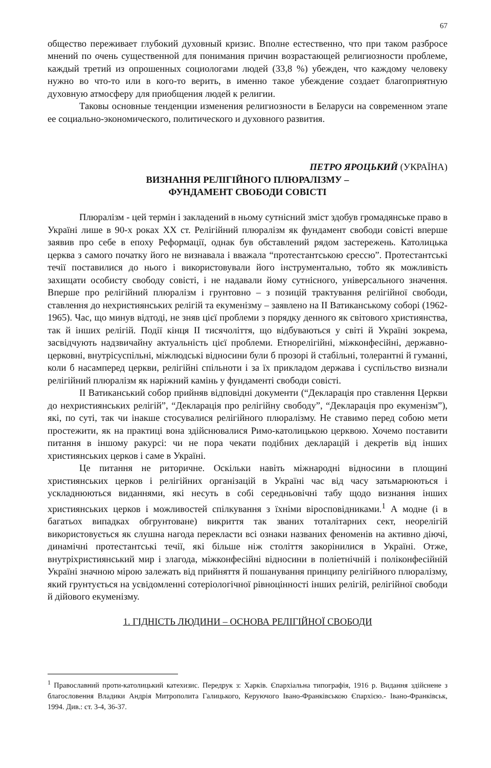67
общество переживает глубокий духовный кризис. Вполне естественно, что при таком разбросе мнений по очень существенной для понимания причин возрастающей религиозности проблеме, каждый третий из опрошенных социологами людей (33,8 %) убежден, что каждому человеку нужно во что-то или в кого-то верить, в именно такое убеждение создает благоприятную духовную атмосферу для приобщения людей к религии.
Таковы основные тенденции изменения религиозности в Беларуси на современном этапе ее социально-экономического, политического и духовного развития.
ПЕТРО ЯРОЦЬКИЙ (УКРАЇНА)
ВИЗНАННЯ РЕЛІГІЙНОГО ПЛЮРАЛІЗМУ –
ФУНДАМЕНТ СВОБОДИ СОВІСТІ
Плюралізм - цей термін і закладений в ньому сутнісний зміст здобув громадянське право в Україні лише в 90-х роках XX ст. Релігійний плюралізм як фундамент свободи совісті вперше заявив про себе в епоху Реформації, однак був обставлений рядом застережень. Католицька церква з самого початку його не визнавала і вважала “протестантською єрессю”. Протестантські течії поставилися до нього і використовували його інструментально, тобто як можливість захищати особисту свободу совісті, і не надавали йому сутнісного, універсального значення. Вперше про релігійний плюралізм і грунтовно – з позицій трактування релігійної свободи, ставлення до нехристиянських релігій та екуменізму – заявлено на II Ватиканському соборі (1962-1965). Час, що минув відтоді, не зняв цієї проблеми з порядку денного як світового християнства, так й інших релігій. Події кінця II тисячоліття, що відбуваються у світі й Україні зокрема, засвідчують надзвичайну актуальність цієї проблеми. Етнорелігійні, міжконфесійні, державно-церковні, внутрісуспільні, міжлюдські відносини були б прозорі й стабільні, толерантні й гуманні, коли б насамперед церкви, релігійні спільноти і за їх прикладом держава і суспільство визнали релігійний плюралізм як наріжний камінь у фундаменті свободи совісті.
II Ватиканський собор прийняв відповідні документи (“Декларація про ставлення Церкви до нехристиянських релігій”, “Декларація про релігійну свободу”, “Декларація про екуменізм”), які, по суті, так чи інакше стосувалися релігійного плюралізму. Не ставимо перед собою мети простежити, як на практиці вона здійснювалися Римо-католицькою церквою. Хочемо поставити питання в іншому ракурсі: чи не пора чекати подібних декларацій і декретів від інших християнських церков і саме в Україні.
Це питання не риторичне. Оскільки навіть міжнародні відносини в площині християнських церков і релігійних організацій в Україні час від часу затьмарюються і ускладнюються виданнями, які несуть в собі середньовічні табу щодо визнання інших християнських церков і можливостей спілкування з їхніми віросповідниками.<sup>1</sup> А модне (і в багатьох випадках обгрунтоване) викриття так званих тоталітарних сект, неорелігій використовується як слушна нагода перекласти всі ознаки названих феноменів на активно діючі, динамічні протестантські течії, які більше ніж століття закорінилися в Україні. Отже, внутріхристиянський мир і злагода, міжконфесійні відносини в поліетнічній і поліконфесійній Україні значною мірою залежать від прийняття й пошанування принципу релігійного плюралізму, який грунтується на усвідомленні сотеріологічної рівноцінності інших релігій, релігійної свободи й дійового екуменізму.
1. ГІДНІСТЬ ЛЮДИНИ – ОСНОВА РЕЛІГІЙНОЇ СВОБОДИ
<sup>1</sup> Православний проти-католицький катехизис. Передрук з: Харків. Єпархіальна типографія, 1916 р. Видання здійснене з благословення Владики Андрія Митрополита Галицького, Керуючого Івано-Франківською Єпархією.- Івано-Франківськ, 1994. Див.: ст. 3-4, 36-37.